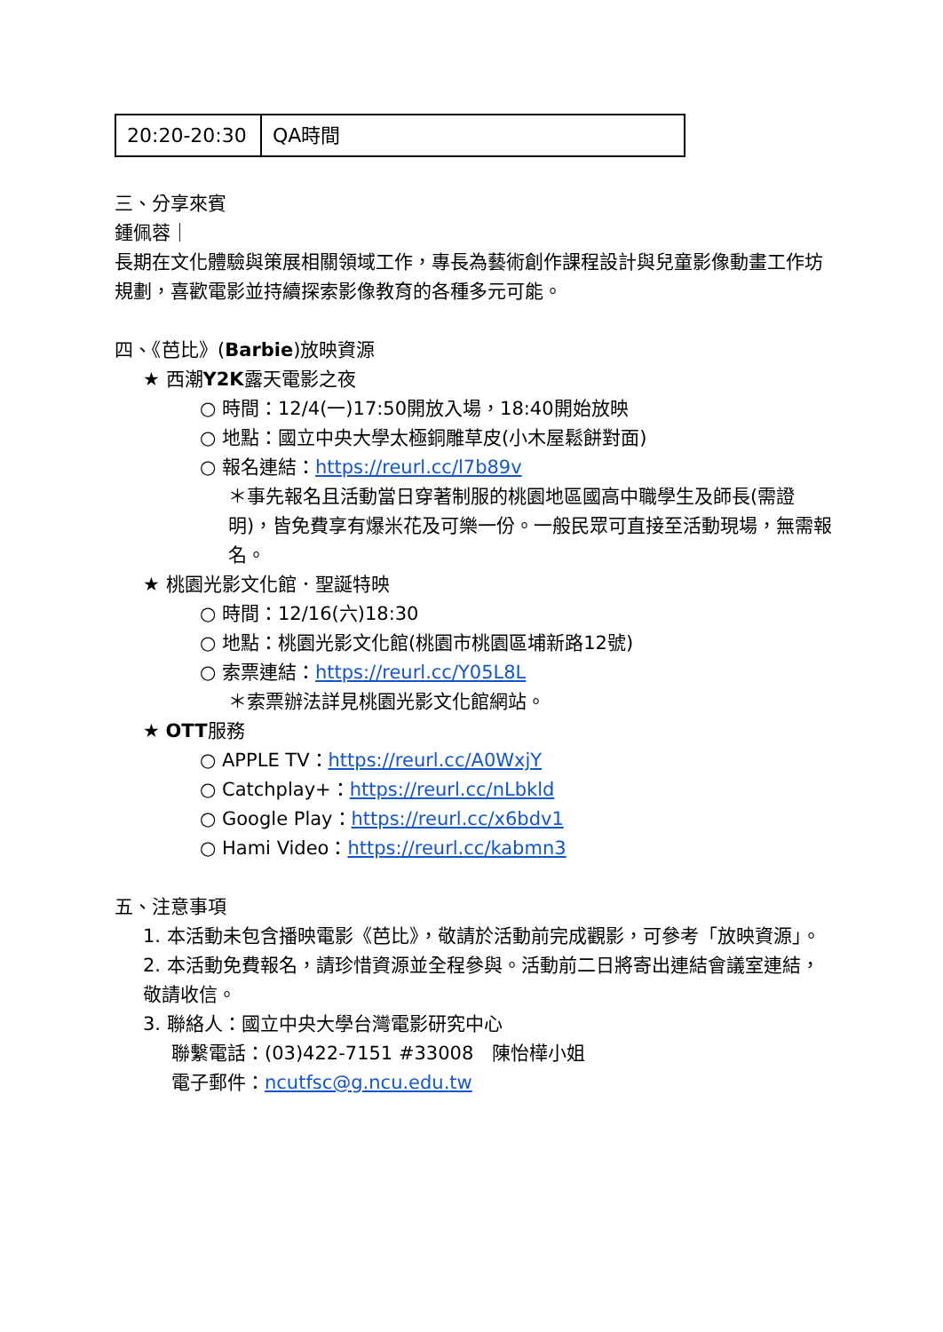| 20:20-20:30 | QA時間 |
三、分享來賓
鍾佩蓉｜
長期在文化體驗與策展相關領域工作，專長為藝術創作課程設計與兒童影像動畫工作坊規劃，喜歡電影並持續探索影像教育的各種多元可能。
四、《芭比》(Barbie)放映資源
★ 西潮Y2K露天電影之夜
○ 時間：12/4(一)17:50開放入場，18:40開始放映
○ 地點：國立中央大學太極銅雕草皮(小木屋鬆餅對面)
○ 報名連結：https://reurl.cc/l7b89v
＊事先報名且活動當日穿著制服的桃園地區國高中職學生及師長(需證明)，皆免費享有爆米花及可樂一份。一般民眾可直接至活動現場，無需報名。
★ 桃園光影文化館．聖誕特映
○ 時間：12/16(六)18:30
○ 地點：桃園光影文化館(桃園市桃園區埔新路12號)
○ 索票連結：https://reurl.cc/Y05L8L
＊索票辦法詳見桃園光影文化館網站。
★ OTT服務
○ APPLE TV：https://reurl.cc/A0WxjY
○ Catchplay+：https://reurl.cc/nLbkld
○ Google Play：https://reurl.cc/x6bdv1
○ Hami Video：https://reurl.cc/kabmn3
五、注意事項
1. 本活動未包含播映電影《芭比》，敬請於活動前完成觀影，可參考「放映資源」。
2. 本活動免費報名，請珍惜資源並全程參與。活動前二日將寄出連結會議室連結，敬請收信。
3. 聯絡人：國立中央大學台灣電影研究中心
聯繫電話：(03)422-7151 #33008　陳怡樺小姐
電子郵件：ncutfsc@g.ncu.edu.tw